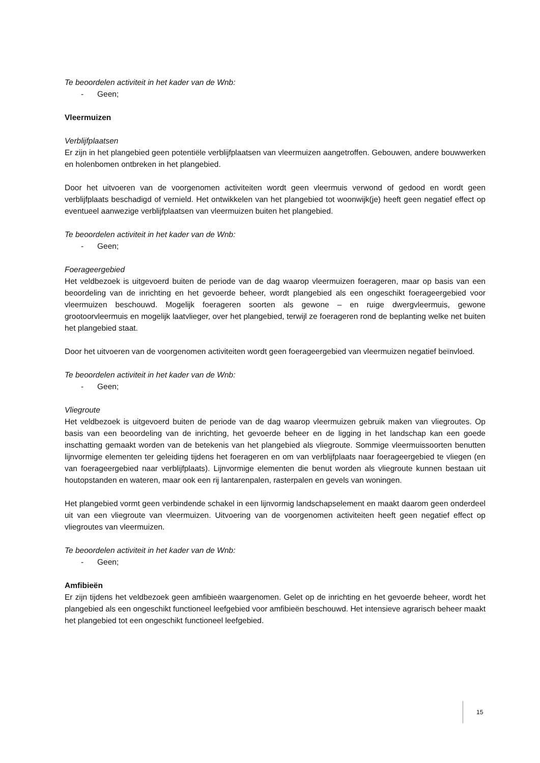Te beoordelen activiteit in het kader van de Wnb:
- Geen;
Vleermuizen
Verblijfplaatsen
Er zijn in het plangebied geen potentiële verblijfplaatsen van vleermuizen aangetroffen. Gebouwen, andere bouwwerken en holenbomen ontbreken in het plangebied.
Door het uitvoeren van de voorgenomen activiteiten wordt geen vleermuis verwond of gedood en wordt geen verblijfplaats beschadigd of vernield. Het ontwikkelen van het plangebied tot woonwijk(je) heeft geen negatief effect op eventueel aanwezige verblijfplaatsen van vleermuizen buiten het plangebied.
Te beoordelen activiteit in het kader van de Wnb:
- Geen;
Foerageergebied
Het veldbezoek is uitgevoerd buiten de periode van de dag waarop vleermuizen foerageren, maar op basis van een beoordeling van de inrichting en het gevoerde beheer, wordt plangebied als een ongeschikt foerageergebied voor vleermuizen beschouwd. Mogelijk foerageren soorten als gewone – en ruige dwergvleermuis, gewone grootoorvleermuis en mogelijk laatvlieger, over het plangebied, terwijl ze foerageren rond de beplanting welke net buiten het plangebied staat.
Door het uitvoeren van de voorgenomen activiteiten wordt geen foerageergebied van vleermuizen negatief beïnvloed.
Te beoordelen activiteit in het kader van de Wnb:
- Geen;
Vliegroute
Het veldbezoek is uitgevoerd buiten de periode van de dag waarop vleermuizen gebruik maken van vliegroutes. Op basis van een beoordeling van de inrichting, het gevoerde beheer en de ligging in het landschap kan een goede inschatting gemaakt worden van de betekenis van het plangebied als vliegroute. Sommige vleermuissoorten benutten lijnvormige elementen ter geleiding tijdens het foerageren en om van verblijfplaats naar foerageergebied te vliegen (en van foerageergebied naar verblijfplaats). Lijnvormige elementen die benut worden als vliegroute kunnen bestaan uit houtopstanden en wateren, maar ook een rij lantarenpalen, rasterpalen en gevels van woningen.
Het plangebied vormt geen verbindende schakel in een lijnvormig landschapselement en maakt daarom geen onderdeel uit van een vliegroute van vleermuizen. Uitvoering van de voorgenomen activiteiten heeft geen negatief effect op vliegroutes van vleermuizen.
Te beoordelen activiteit in het kader van de Wnb:
- Geen;
Amfibieën
Er zijn tijdens het veldbezoek geen amfibieën waargenomen. Gelet op de inrichting en het gevoerde beheer, wordt het plangebied als een ongeschikt functioneel leefgebied voor amfibieën beschouwd. Het intensieve agrarisch beheer maakt het plangebied tot een ongeschikt functioneel leefgebied.
15